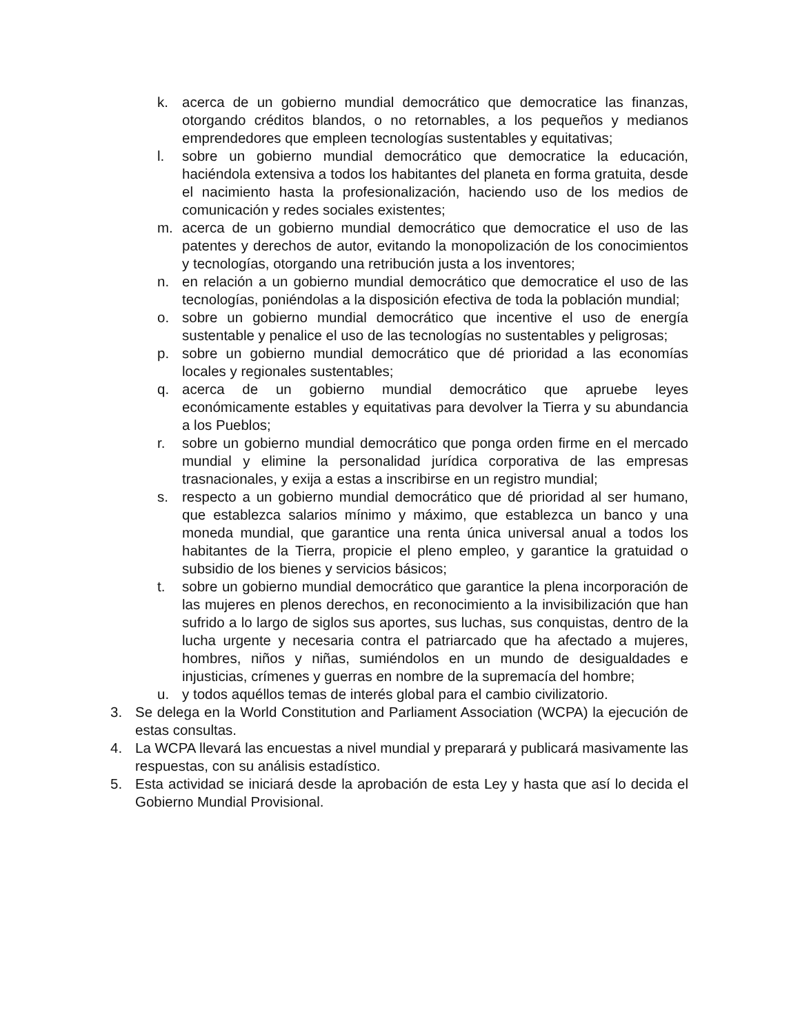k. acerca de un gobierno mundial democrático que democratice las finanzas, otorgando créditos blandos, o no retornables, a los pequeños y medianos emprendedores que empleen tecnologías sustentables y equitativas;
l. sobre un gobierno mundial democrático que democratice la educación, haciéndola extensiva a todos los habitantes del planeta en forma gratuita, desde el nacimiento hasta la profesionalización, haciendo uso de los medios de comunicación y redes sociales existentes;
m. acerca de un gobierno mundial democrático que democratice el uso de las patentes y derechos de autor, evitando la monopolización de los conocimientos y tecnologías, otorgando una retribución justa a los inventores;
n. en relación a un gobierno mundial democrático que democratice el uso de las tecnologías, poniéndolas a la disposición efectiva de toda la población mundial;
o. sobre un gobierno mundial democrático que incentive el uso de energía sustentable y penalice el uso de las tecnologías no sustentables y peligrosas;
p. sobre un gobierno mundial democrático que dé prioridad a las economías locales y regionales sustentables;
q. acerca de un gobierno mundial democrático que apruebe leyes económicamente estables y equitativas para devolver la Tierra y su abundancia a los Pueblos;
r. sobre un gobierno mundial democrático que ponga orden firme en el mercado mundial y elimine la personalidad jurídica corporativa de las empresas trasnacionales, y exija a estas a inscribirse en un registro mundial;
s. respecto a un gobierno mundial democrático que dé prioridad al ser humano, que establezca salarios mínimo y máximo, que establezca un banco y una moneda mundial, que garantice una renta única universal anual a todos los habitantes de la Tierra, propicie el pleno empleo, y garantice la gratuidad o subsidio de los bienes y servicios básicos;
t. sobre un gobierno mundial democrático que garantice la plena incorporación de las mujeres en plenos derechos, en reconocimiento a la invisibilización que han sufrido a lo largo de siglos sus aportes, sus luchas, sus conquistas, dentro de la lucha urgente y necesaria contra el patriarcado que ha afectado a mujeres, hombres, niños y niñas, sumiéndolos en un mundo de desigualdades e injusticias, crímenes y guerras en nombre de la supremacía del hombre;
u. y todos aquéllos temas de interés global para el cambio civilizatorio.
3. Se delega en la World Constitution and Parliament Association (WCPA) la ejecución de estas consultas.
4. La WCPA llevará las encuestas a nivel mundial y preparará y publicará masivamente las respuestas, con su análisis estadístico.
5. Esta actividad se iniciará desde la aprobación de esta Ley y hasta que así lo decida el Gobierno Mundial Provisional.